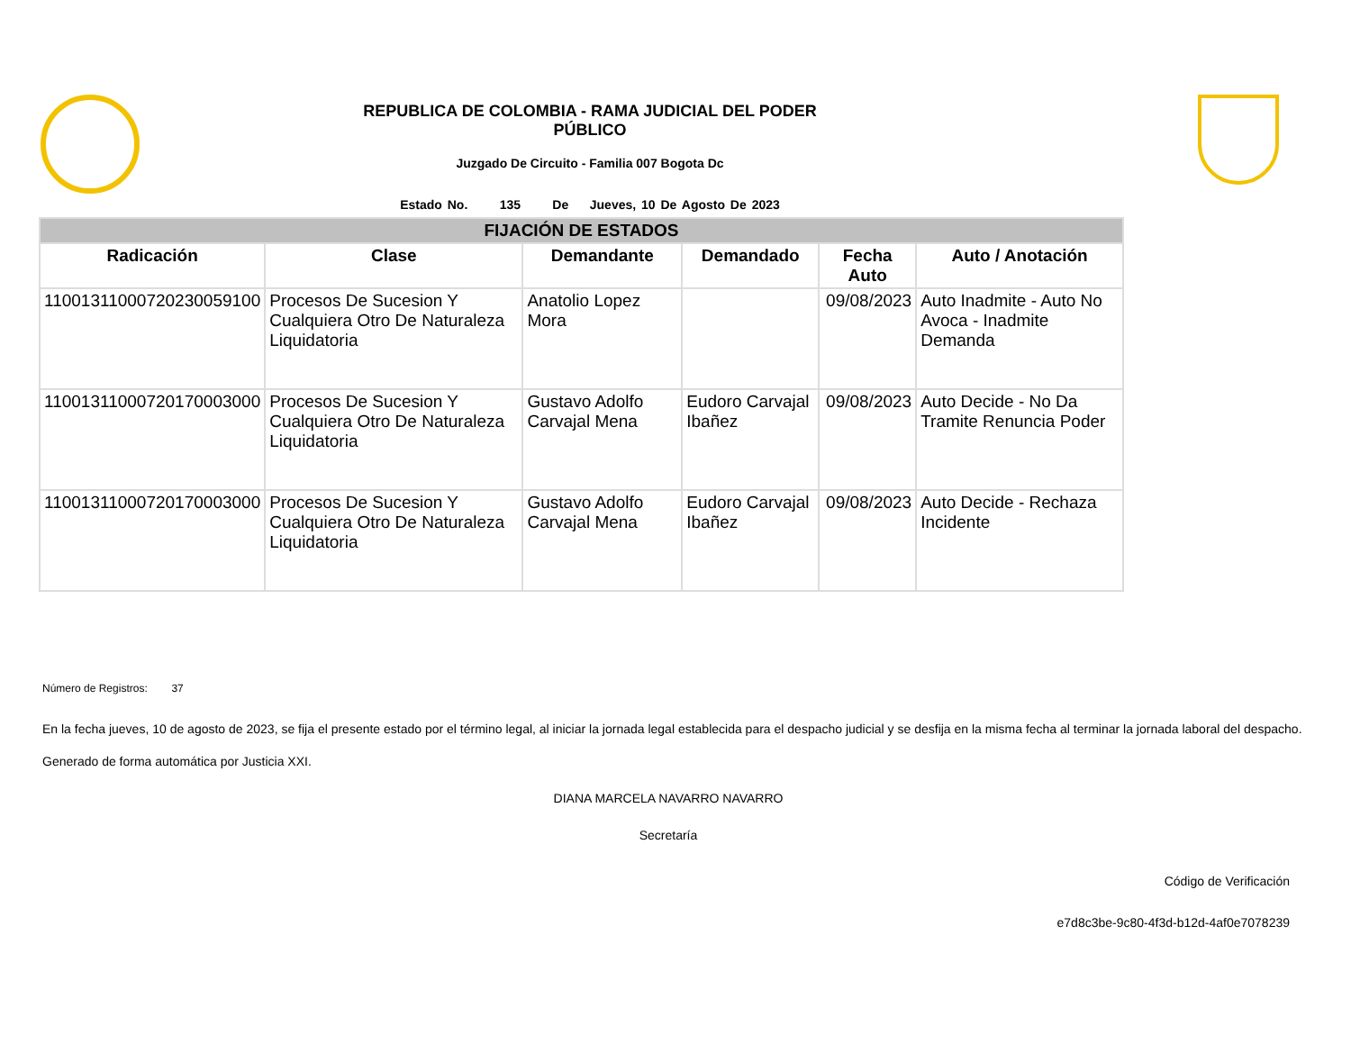REPUBLICA DE COLOMBIA - RAMA JUDICIAL DEL PODER
PÚBLICO
Juzgado De Circuito - Familia 007 Bogota Dc
Estado No. 135 De Jueves, 10 De Agosto De 2023
| FIJACIÓN DE ESTADOS | | | | | |
| --- | --- | --- | --- | --- | --- |
| Radicación | Clase | Demandante | Demandado | Fecha Auto | Auto / Anotación |
| 11001311000720230059100 | Procesos De Sucesion Y Cualquiera Otro De Naturaleza Liquidatoria | Anatolio Lopez Mora | | 09/08/2023 | Auto Inadmite - Auto No Avoca - Inadmite Demanda |
| 11001311000720170003000 | Procesos De Sucesion Y Cualquiera Otro De Naturaleza Liquidatoria | Gustavo Adolfo Carvajal Mena | Eudoro Carvajal Ibañez | 09/08/2023 | Auto Decide - No Da Tramite Renuncia Poder |
| 11001311000720170003000 | Procesos De Sucesion Y Cualquiera Otro De Naturaleza Liquidatoria | Gustavo Adolfo Carvajal Mena | Eudoro Carvajal Ibañez | 09/08/2023 | Auto Decide - Rechaza Incidente |
Número de Registros: 37
En la fecha jueves, 10 de agosto de 2023, se fija el presente estado por el término legal, al iniciar la jornada legal establecida para el despacho judicial y se desfija en la misma fecha al terminar la jornada laboral del despacho.
Generado de forma automática por Justicia XXI.
DIANA MARCELA NAVARRO NAVARRO
Secretaría
Código de Verificación
e7d8c3be-9c80-4f3d-b12d-4af0e7078239